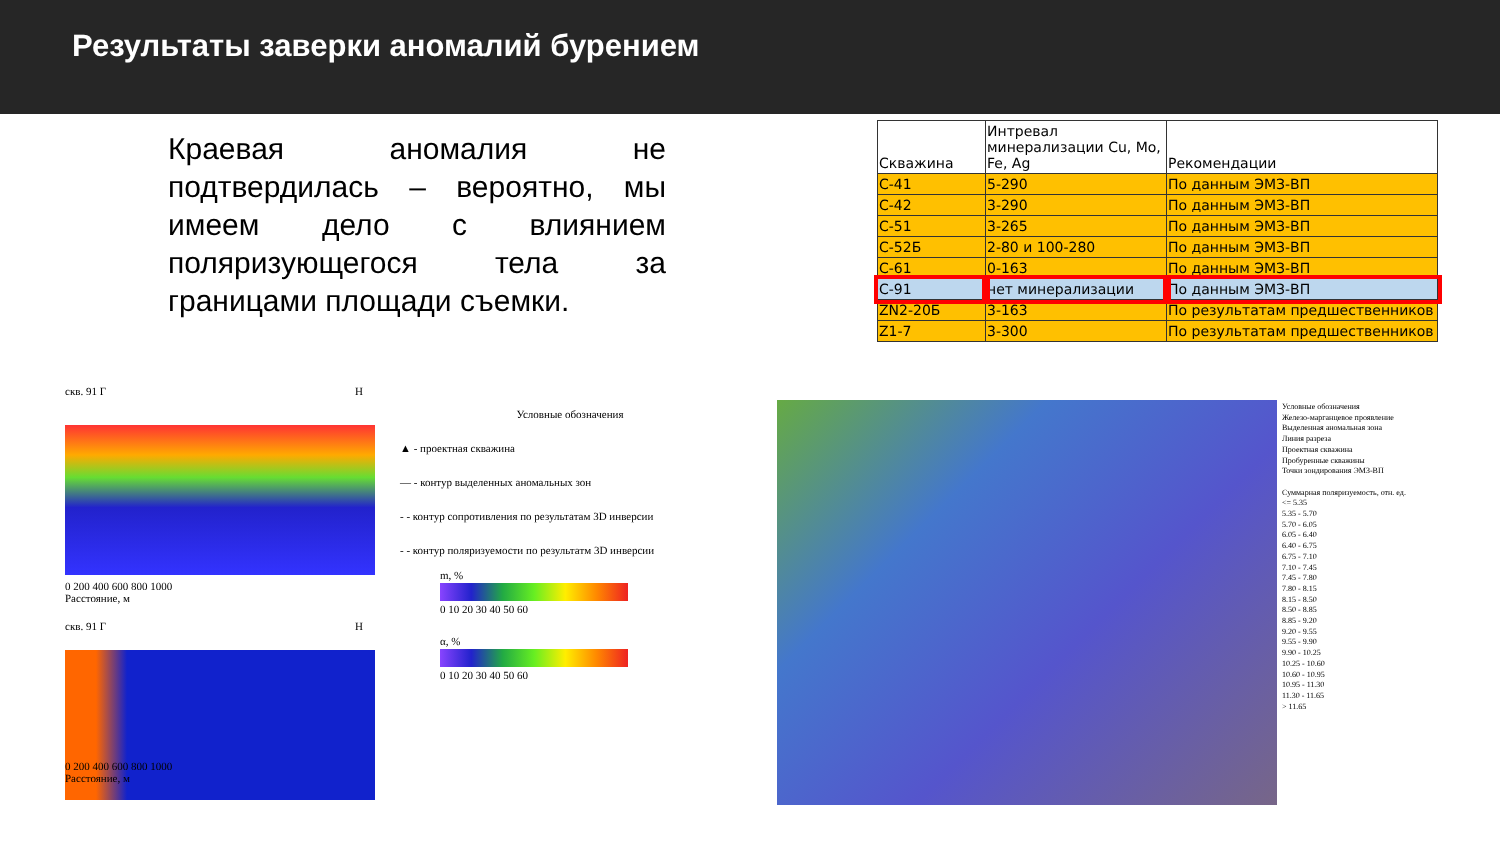Результаты заверки аномалий бурением
Краевая аномалия не подтвердилась – вероятно, мы имеем дело с влиянием поляризующегося тела за границами площади съемки.
| Скважина | Интревал минерализации Cu, Mo, Fe, Ag | Рекомендации |
| --- | --- | --- |
| С-41 | 5-290 | По данным ЭМЗ-ВП |
| С-42 | 3-290 | По данным ЭМЗ-ВП |
| С-51 | 3-265 | По данным ЭМЗ-ВП |
| С-52Б | 2-80 и 100-280 | По данным ЭМЗ-ВП |
| С-61 | 0-163 | По данным ЭМЗ-ВП |
| С-91 | нет минерализации | По данным ЭМЗ-ВП |
| ZN2-20Б | 3-163 | По результатам предшественников |
| Z1-7 | 3-300 | По результатам предшественников |
скв. 91 Г Н
0 200 400 600 800 1000
Расстояние, м
скв. 91 Г Н
0 200 400 600 800 1000
Расстояние, м
Условные обозначения
▲ - проектная скважина
— - контур выделенных аномальных зон
- - контур сопротивления по результатам 3D инверсии
- - контур поляризуемости по результатм 3D инверсии
m, %
0 10 20 30 40 50 60
α, %
0 10 20 30 40 50 60
Условные обозначения
Железо-марганцевое проявление
Выделенная аномальная зона
Линия разреза
Проектная скважина
Пробуренные скважины
Точки зондирования ЭМЗ-ВП
Суммарная поляризуемость, отн. ед.
<= 5.35
5.35 - 5.70
5.70 - 6.05
6.05 - 6.40
6.40 - 6.75
6.75 - 7.10
7.10 - 7.45
7.45 - 7.80
7.80 - 8.15
8.15 - 8.50
8.50 - 8.85
8.85 - 9.20
9.20 - 9.55
9.55 - 9.90
9.90 - 10.25
10.25 - 10.60
10.60 - 10.95
10.95 - 11.30
11.30 - 11.65
> 11.65